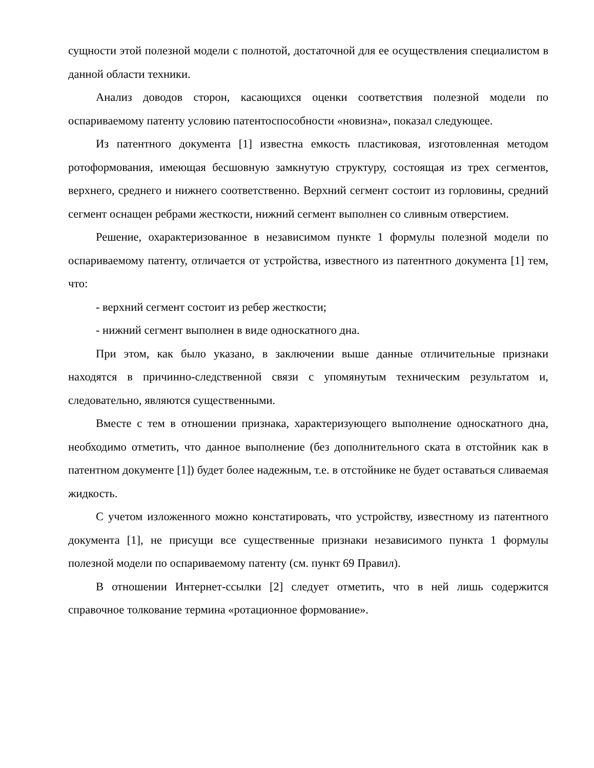сущности этой полезной модели с полнотой, достаточной для ее осуществления специалистом в данной области техники.
Анализ доводов сторон, касающихся оценки соответствия полезной модели по оспариваемому патенту условию патентоспособности «новизна», показал следующее.
Из патентного документа [1] известна емкость пластиковая, изготовленная методом ротоформования, имеющая бесшовную замкнутую структуру, состоящая из трех сегментов, верхнего, среднего и нижнего соответственно. Верхний сегмент состоит из горловины, средний сегмент оснащен ребрами жесткости, нижний сегмент выполнен со сливным отверстием.
Решение, охарактеризованное в независимом пункте 1 формулы полезной модели по оспариваемому патенту, отличается от устройства, известного из патентного документа [1] тем, что:
- верхний сегмент состоит из ребер жесткости;
- нижний сегмент выполнен в виде односкатного дна.
При этом, как было указано, в заключении выше данные отличительные признаки находятся в причинно-следственной связи с упомянутым техническим результатом и, следовательно, являются существенными.
Вместе с тем в отношении признака, характеризующего выполнение односкатного дна, необходимо отметить, что данное выполнение (без дополнительного ската в отстойник как в патентном документе [1]) будет более надежным, т.е. в отстойнике не будет оставаться сливаемая жидкость.
С учетом изложенного можно констатировать, что устройству, известному из патентного документа [1], не присущи все существенные признаки независимого пункта 1 формулы полезной модели по оспариваемому патенту (см. пункт 69 Правил).
В отношении Интернет-ссылки [2] следует отметить, что в ней лишь содержится справочное толкование термина «ротационное формование».